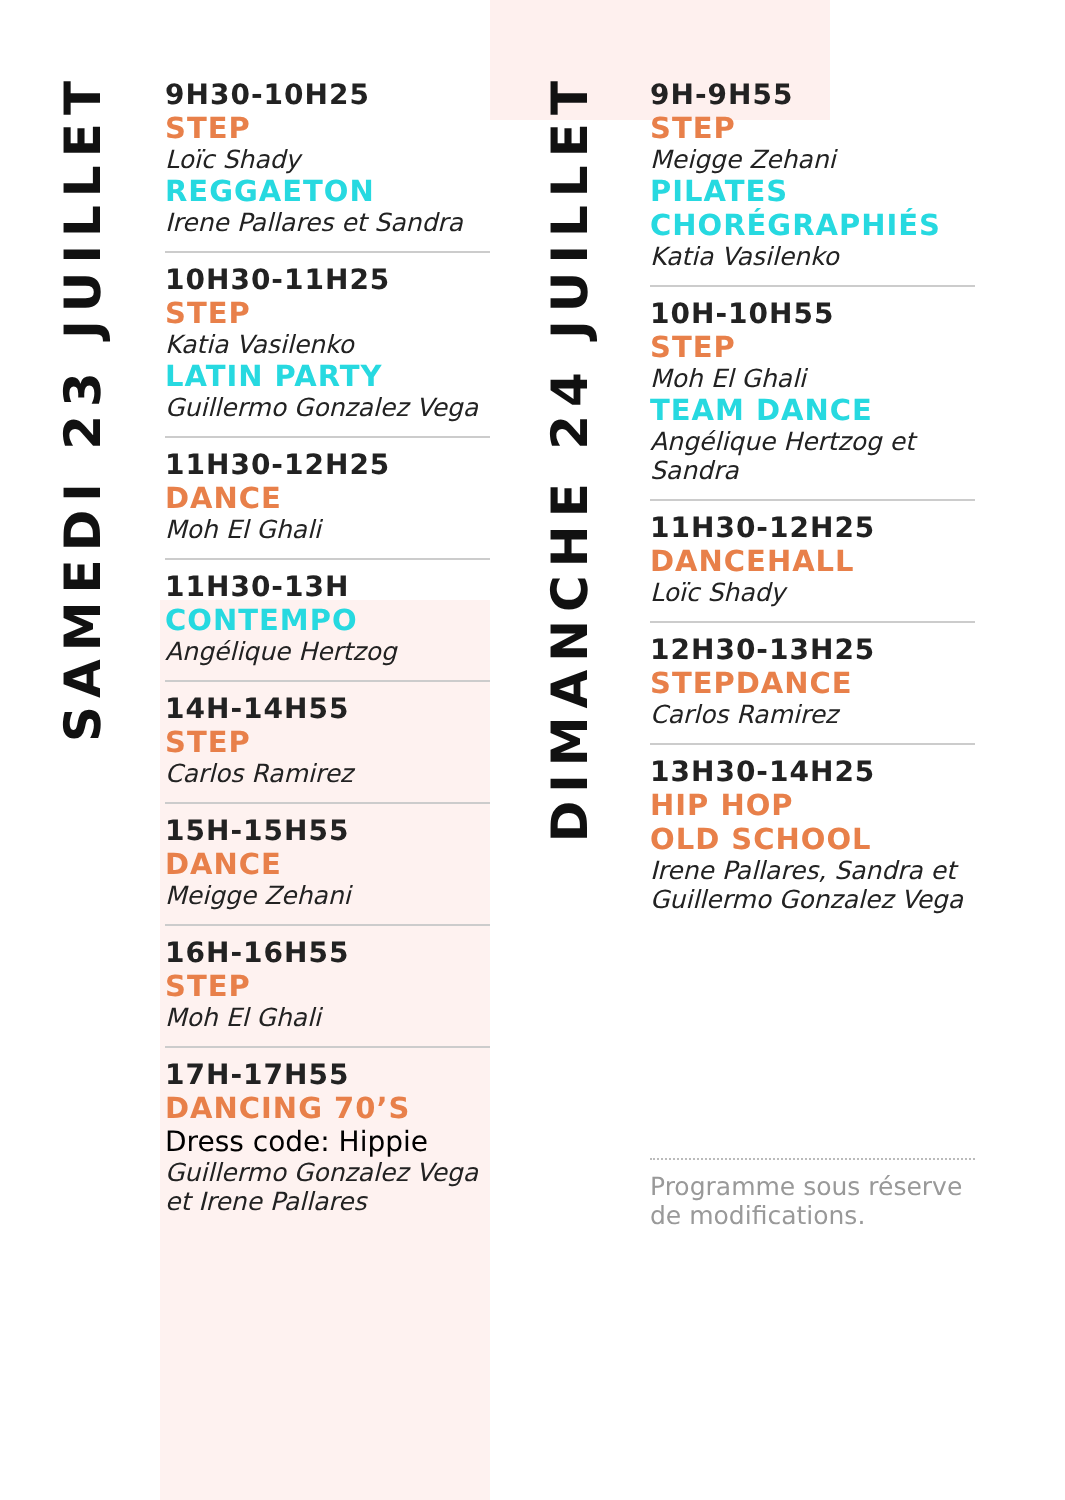SAMEDI 23 JUILLET
9H30-10H25
STEP
Loïc Shady
REGGAETON
Irene Pallares et Sandra
10H30-11H25
STEP
Katia Vasilenko
LATIN PARTY
Guillermo Gonzalez Vega
11H30-12H25
DANCE
Moh El Ghali
11H30-13H
CONTEMPO
Angélique Hertzog
14H-14H55
STEP
Carlos Ramirez
15H-15H55
DANCE
Meigge Zehani
16H-16H55
STEP
Moh El Ghali
17H-17H55
DANCING 70’S
Dress code: Hippie
Guillermo Gonzalez Vega
et Irene Pallares
DIMANCHE 24 JUILLET
9H-9H55
STEP
Meigge Zehani
PILATES
CHORÉGRAPHIÉS
Katia Vasilenko
10H-10H55
STEP
Moh El Ghali
TEAM DANCE
Angélique Hertzog et
Sandra
11H30-12H25
DANCEHALL
Loïc Shady
12H30-13H25
STEPDANCE
Carlos Ramirez
13H30-14H25
HIP HOP
OLD SCHOOL
Irene Pallares, Sandra et
Guillermo Gonzalez Vega
Programme sous réserve
de modifications.